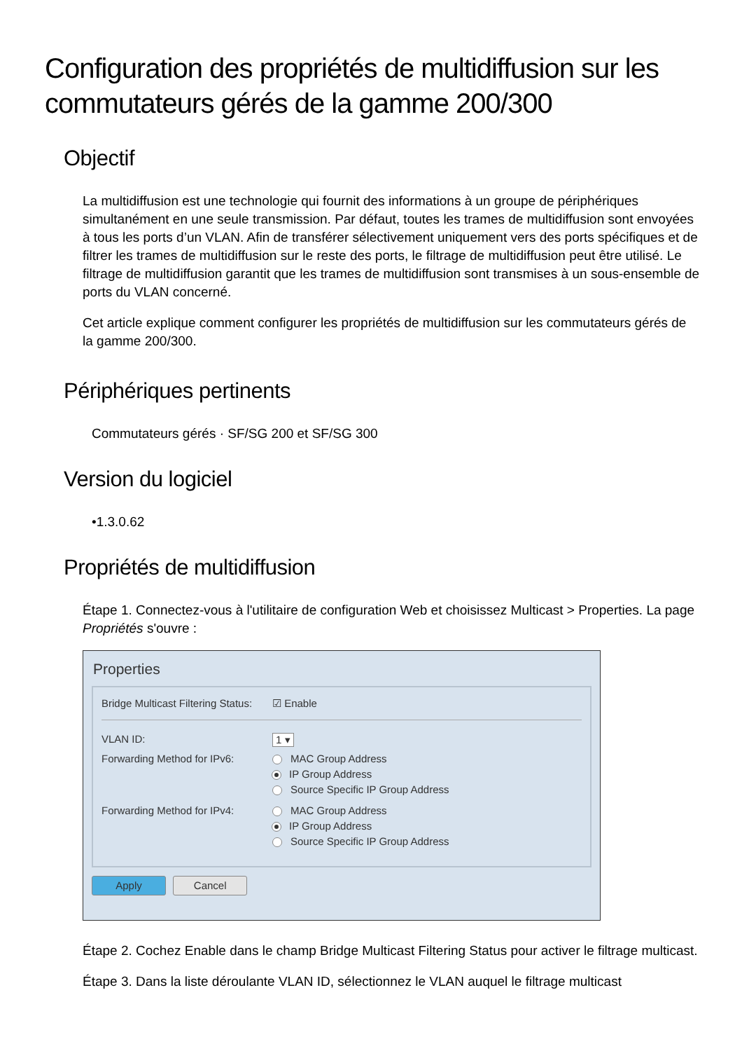Configuration des propriétés de multidiffusion sur les commutateurs gérés de la gamme 200/300
Objectif
La multidiffusion est une technologie qui fournit des informations à un groupe de périphériques simultanément en une seule transmission. Par défaut, toutes les trames de multidiffusion sont envoyées à tous les ports d’un VLAN. Afin de transférer sélectivement uniquement vers des ports spécifiques et de filtrer les trames de multidiffusion sur le reste des ports, le filtrage de multidiffusion peut être utilisé. Le filtrage de multidiffusion garantit que les trames de multidiffusion sont transmises à un sous-ensemble de ports du VLAN concerné.
Cet article explique comment configurer les propriétés de multidiffusion sur les commutateurs gérés de la gamme 200/300.
Périphériques pertinents
Commutateurs gérés · SF/SG 200 et SF/SG 300
Version du logiciel
•1.3.0.62
Propriétés de multidiffusion
Étape 1. Connectez-vous à l'utilitaire de configuration Web et choisissez Multicast > Properties. La page Propriétés s'ouvre :
Properties
Bridge Multicast Filtering Status: ☑ Enable
VLAN ID: 1 ▾
Forwarding Method for IPv6: MAC Group Address
IP Group Address
Source Specific IP Group Address
Forwarding Method for IPv4: MAC Group Address
IP Group Address
Source Specific IP Group Address
Apply Cancel
Étape 2. Cochez Enable dans le champ Bridge Multicast Filtering Status pour activer le filtrage multicast.
Étape 3. Dans la liste déroulante VLAN ID, sélectionnez le VLAN auquel le filtrage multicast